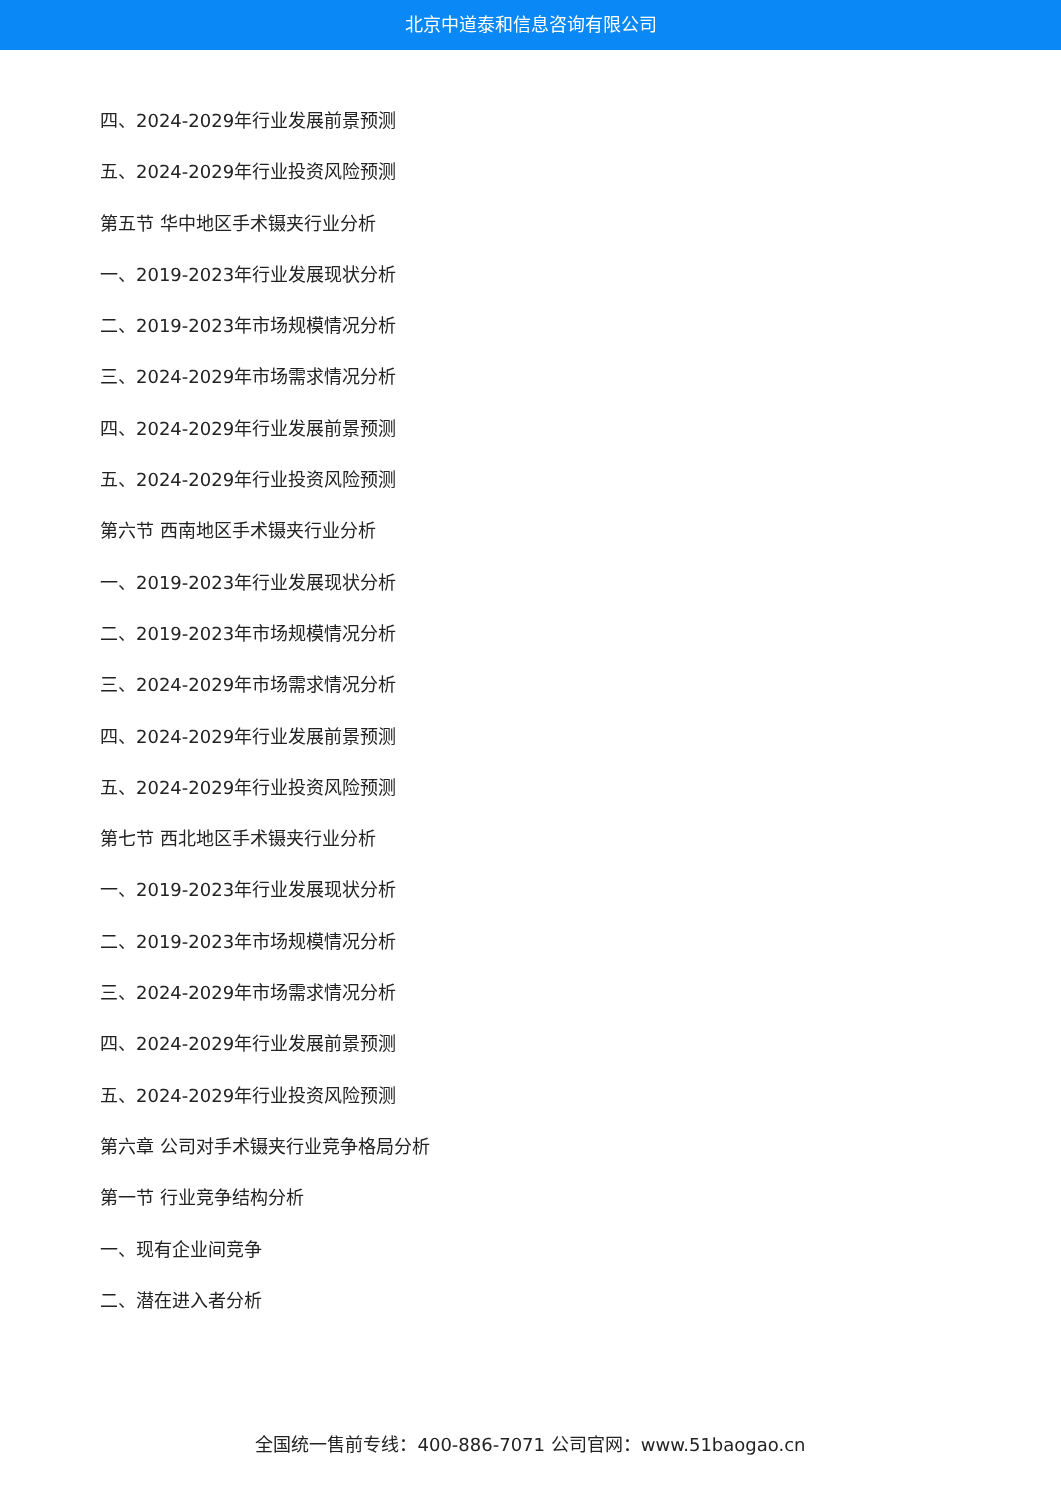北京中道泰和信息咨询有限公司
四、2024-2029年行业发展前景预测
五、2024-2029年行业投资风险预测
第五节 华中地区手术镊夹行业分析
一、2019-2023年行业发展现状分析
二、2019-2023年市场规模情况分析
三、2024-2029年市场需求情况分析
四、2024-2029年行业发展前景预测
五、2024-2029年行业投资风险预测
第六节 西南地区手术镊夹行业分析
一、2019-2023年行业发展现状分析
二、2019-2023年市场规模情况分析
三、2024-2029年市场需求情况分析
四、2024-2029年行业发展前景预测
五、2024-2029年行业投资风险预测
第七节 西北地区手术镊夹行业分析
一、2019-2023年行业发展现状分析
二、2019-2023年市场规模情况分析
三、2024-2029年市场需求情况分析
四、2024-2029年行业发展前景预测
五、2024-2029年行业投资风险预测
第六章 公司对手术镊夹行业竞争格局分析
第一节 行业竞争结构分析
一、现有企业间竞争
二、潜在进入者分析
全国统一售前专线：400-886-7071 公司官网：www.51baogao.cn